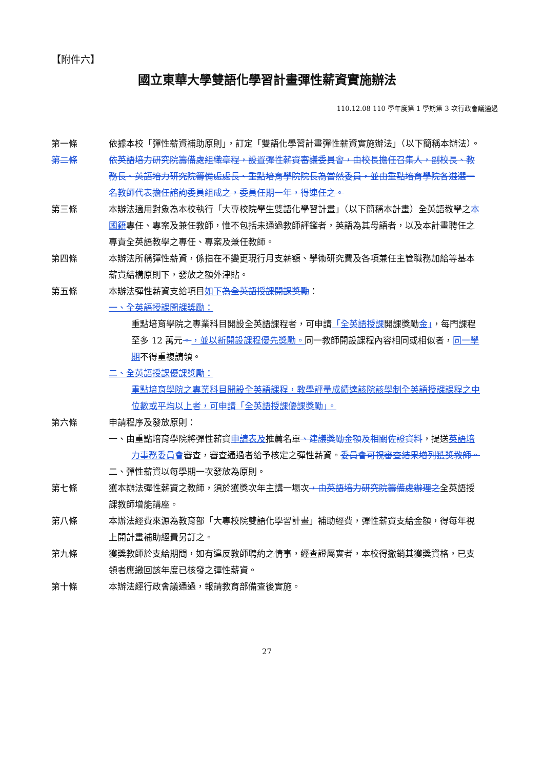【附件六】
國立東華大學雙語化學習計畫彈性薪資實施辦法
110.12.08 110 學年度第 1 學期第 3 次行政會議通過
第一條 依據本校「彈性薪資補助原則」，訂定「雙語化學習計畫彈性薪資實施辦法」（以下簡稱本辦法）。
第二條 依英語培力研究院籌備處組織章程，設置彈性薪資審議委員會，由校長擔任召集人，副校長、教務長、英語培力研究院籌備處處長、重點培育學院院長為當然委員，並由重點培育學院各遴選一名教師代表擔任諮詢委員組成之，委員任期一年，得連任之。
第三條 本辦法適用對象為本校執行「大專校院學生雙語化學習計畫」（以下簡稱本計畫）全英語教學之本國籍專任、專案及兼任教師，惟不包括未通過教師評鑑者，英語為其母語者，以及本計畫聘任之專責全英語教學之專任、專案及兼任教師。
第四條 本辦法所稱彈性薪資，係指在不變更現行月支薪額、學術研究費及各項兼任主管職務加給等基本薪資結構原則下，發放之額外津貼。
第五條 本辦法彈性薪資支給項目如下 為全英語授課開課獎勵：
一、全英語授課開課獎勵：
重點培育學院之專業科目開設全英語課程者，可申請「全英語授課開課獎勵金」，每門課程至多 12 萬元。，並以新開設課程優先獎勵。同一教師開設課程內容相同或相似者，同一學期不得重複請領。
二、全英語授課優課獎勵：
重點培育學院之專業科目開設全英語課程，教學評量成績達該院該學制全英語授課課程之中位數或平均以上者，可申請「全英語授課優課獎勵」。
第六條 申請程序及發放原則：
一、由重點培育學院將彈性薪資申請表及推薦名單、建議獎勵金額及相關佐證資料，提送英語培力事務委員會審查，審查通過者給予核定之彈性薪資。委員會可視審查結果增列獲獎教師。
二、彈性薪資以每學期一次發放為原則。
第七條 獲本辦法彈性薪資之教師，須於獲獎次年主講一場次，由英語培力研究院籌備處辦理之全英語授課教師增能講座。
第八條 本辦法經費來源為教育部「大專校院雙語化學習計畫」補助經費，彈性薪資支給金額，得每年視上開計畫補助經費另訂之。
第九條 獲獎教師於支給期間，如有違反教師聘約之情事，經查證屬實者，本校得撤銷其獲獎資格，已支領者應繳回該年度已核發之彈性薪資。
第十條 本辦法經行政會議通過，報請教育部備查後實施。
27